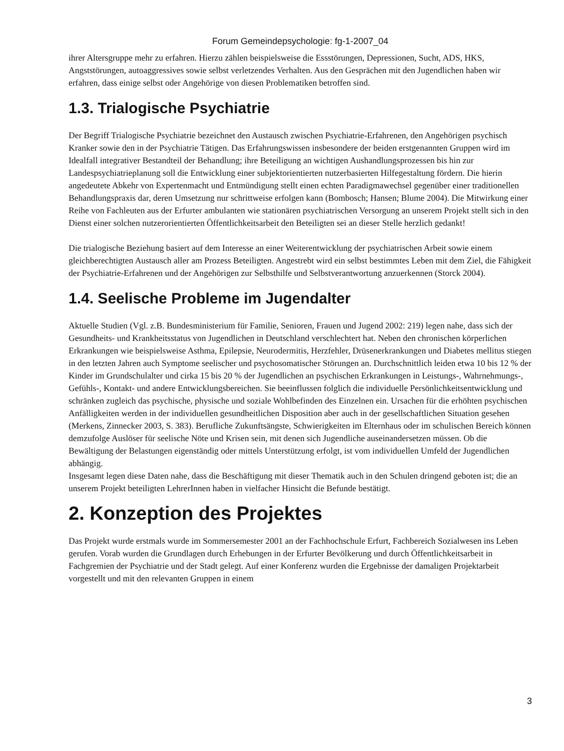Forum Gemeindepsychologie: fg-1-2007_04
ihrer Altersgruppe mehr zu erfahren. Hierzu zählen beispielsweise die Essstörungen, Depressionen, Sucht, ADS, HKS, Angststörungen, autoaggressives sowie selbst verletzendes Verhalten. Aus den Gesprächen mit den Jugendlichen haben wir erfahren, dass einige selbst oder Angehörige von diesen Problematiken betroffen sind.
1.3. Trialogische Psychiatrie
Der Begriff Trialogische Psychiatrie bezeichnet den Austausch zwischen Psychiatrie-Erfahrenen, den Angehörigen psychisch Kranker sowie den in der Psychiatrie Tätigen. Das Erfahrungswissen insbesondere der beiden erstgenannten Gruppen wird im Idealfall integrativer Bestandteil der Behandlung; ihre Beteiligung an wichtigen Aushandlungsprozessen bis hin zur Landespsychiatrieplanung soll die Entwicklung einer subjektorientierten nutzerbasierten Hilfegestaltung fördern. Die hierin angedeutete Abkehr von Expertenmacht und Entmündigung stellt einen echten Paradigmawechsel gegenüber einer traditionellen Behandlungspraxis dar, deren Umsetzung nur schrittweise erfolgen kann (Bombosch; Hansen; Blume 2004). Die Mitwirkung einer Reihe von Fachleuten aus der Erfurter ambulanten wie stationären psychiatrischen Versorgung an unserem Projekt stellt sich in den Dienst einer solchen nutzerorientierten Öffentlichkeitsarbeit den Beteiligten sei an dieser Stelle herzlich gedankt!
Die trialogische Beziehung basiert auf dem Interesse an einer Weiterentwicklung der psychiatrischen Arbeit sowie einem gleichberechtigten Austausch aller am Prozess Beteiligten. Angestrebt wird ein selbst bestimmtes Leben mit dem Ziel, die Fähigkeit der Psychiatrie-Erfahrenen und der Angehörigen zur Selbsthilfe und Selbstverantwortung anzuerkennen (Storck 2004).
1.4. Seelische Probleme im Jugendalter
Aktuelle Studien (Vgl. z.B. Bundesministerium für Familie, Senioren, Frauen und Jugend 2002: 219) legen nahe, dass sich der Gesundheits- und Krankheitsstatus von Jugendlichen in Deutschland verschlechtert hat. Neben den chronischen körperlichen Erkrankungen wie beispielsweise Asthma, Epilepsie, Neurodermitis, Herzfehler, Drüsenerkrankungen und Diabetes mellitus stiegen in den letzten Jahren auch Symptome seelischer und psychosomatischer Störungen an. Durchschnittlich leiden etwa 10 bis 12 % der Kinder im Grundschulalter und cirka 15 bis 20 % der Jugendlichen an psychischen Erkrankungen in Leistungs-, Wahrnehmungs-, Gefühls-, Kontakt- und andere Entwicklungsbereichen. Sie beeinflussen folglich die individuelle Persönlichkeitsentwicklung und schränken zugleich das psychische, physische und soziale Wohlbefinden des Einzelnen ein. Ursachen für die erhöhten psychischen Anfälligkeiten werden in der individuellen gesundheitlichen Disposition aber auch in der gesellschaftlichen Situation gesehen (Merkens, Zinnecker 2003, S. 383). Berufliche Zukunftsängste, Schwierigkeiten im Elternhaus oder im schulischen Bereich können demzufolge Auslöser für seelische Nöte und Krisen sein, mit denen sich Jugendliche auseinandersetzen müssen. Ob die Bewältigung der Belastungen eigenständig oder mittels Unterstützung erfolgt, ist vom individuellen Umfeld der Jugendlichen abhängig.
Insgesamt legen diese Daten nahe, dass die Beschäftigung mit dieser Thematik auch in den Schulen dringend geboten ist; die an unserem Projekt beteiligten LehrerInnen haben in vielfacher Hinsicht die Befunde bestätigt.
2. Konzeption des Projektes
Das Projekt wurde erstmals wurde im Sommersemester 2001 an der Fachhochschule Erfurt, Fachbereich Sozialwesen ins Leben gerufen. Vorab wurden die Grundlagen durch Erhebungen in der Erfurter Bevölkerung und durch Öffentlichkeitsarbeit in Fachgremien der Psychiatrie und der Stadt gelegt. Auf einer Konferenz wurden die Ergebnisse der damaligen Projektarbeit vorgestellt und mit den relevanten Gruppen in einem
3